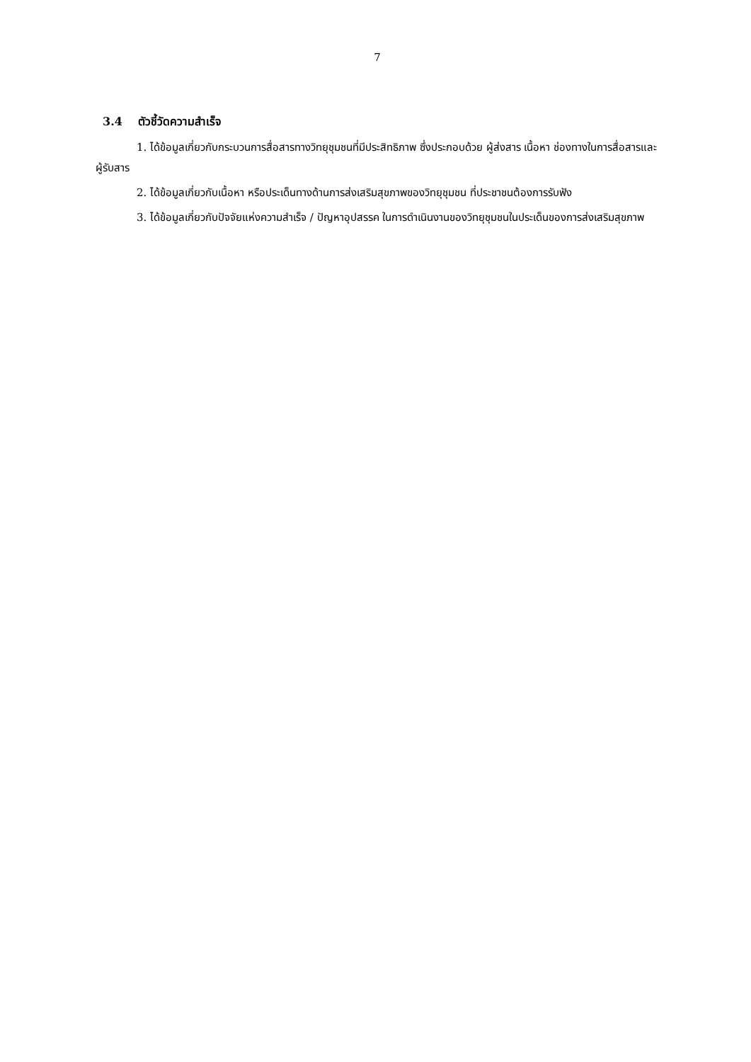7
3.4 ตัวชี้วัดความสำเร็จ
1. ได้ข้อมูลเกี่ยวกับกระบวนการสื่อสารทางวิทยุชุมชนที่มีประสิทธิภาพ ซึ่งประกอบด้วย ผู้ส่งสาร เนื้อหา ช่องทางในการสื่อสารและผู้รับสาร
2. ได้ข้อมูลเกี่ยวกับเนื้อหา หรือประเด็นทางด้านการส่งเสริมสุขภาพของวิทยุชุมชน ที่ประชาชนต้องการรับฟัง
3. ได้ข้อมูลเกี่ยวกับปัจจัยแห่งความสำเร็จ / ปัญหาอุปสรรค ในการดำเนินงานของวิทยุชุมชนในประเด็นของการส่งเสริมสุขภาพ